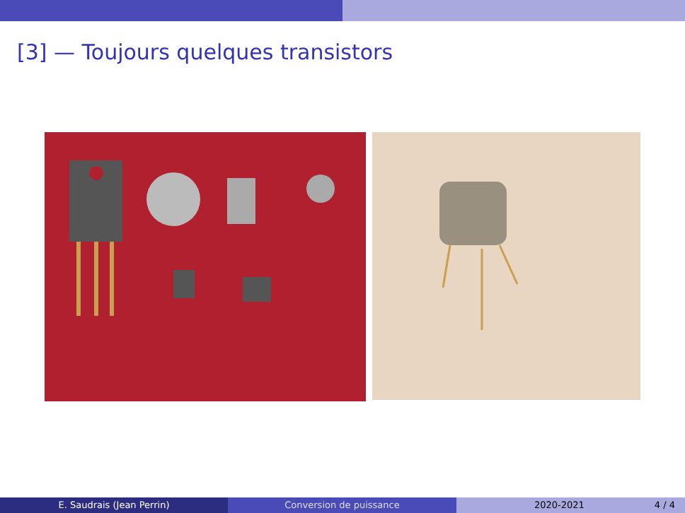[3] — Toujours quelques transistors
E. Saudrais (Jean Perrin) Conversion de puissance 2020-2021 4 / 4